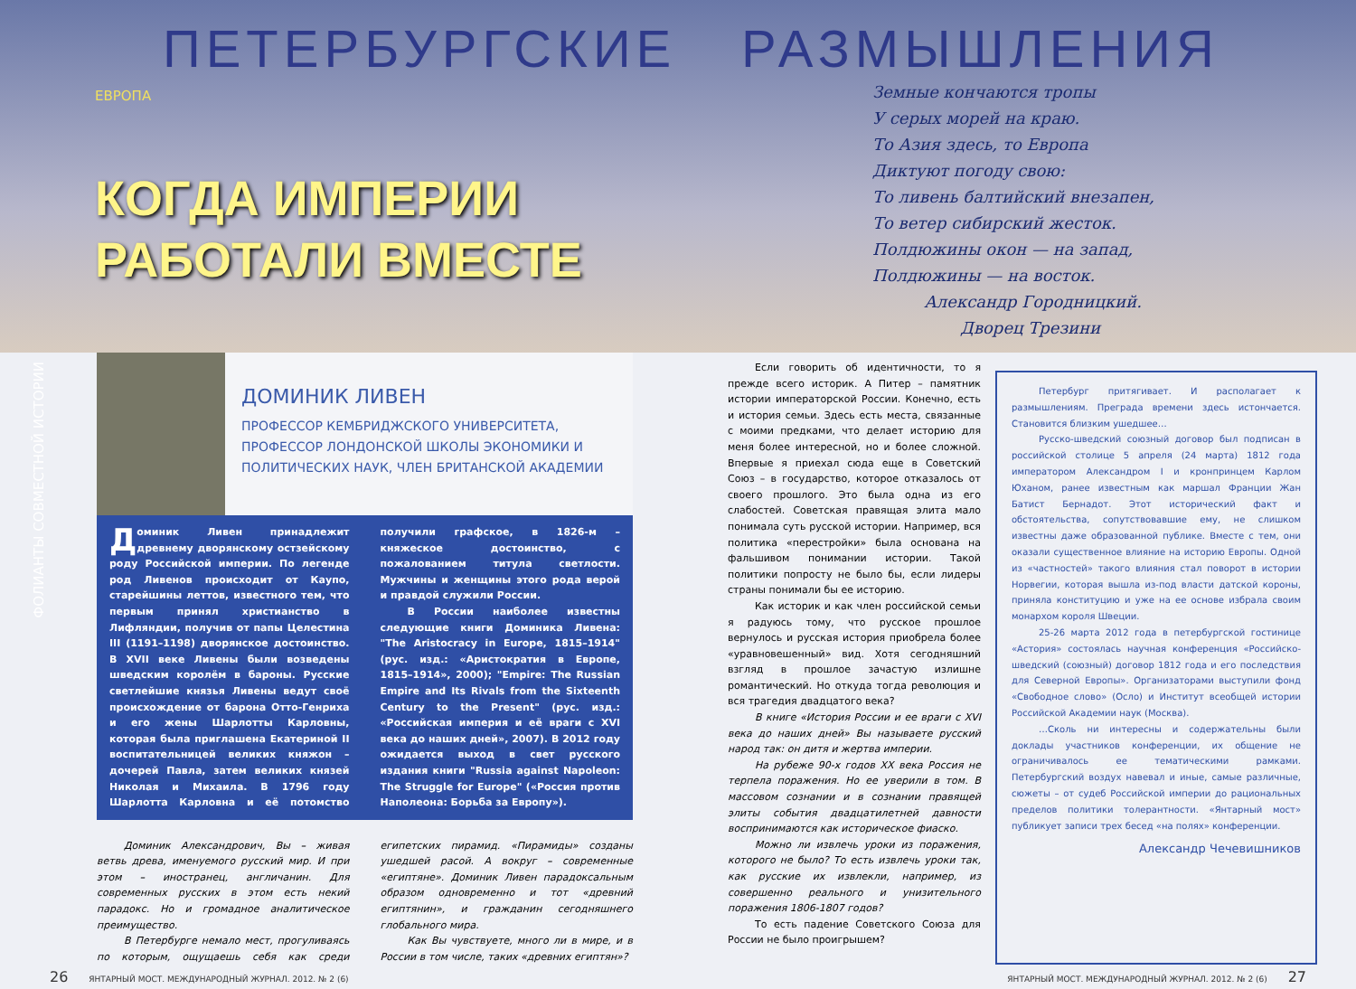ПЕТЕРБУРГСКИЕ
ЕВРОПА
КОГДА ИМПЕРИИ
РАБОТАЛИ ВМЕСТЕ
РАЗМЫШЛЕНИЯ
Земные кончаются тропы
У серых морей на краю.
То Азия здесь, то Европа
Диктуют погоду свою:
То ливень балтийский внезапен,
То ветер сибирский жесток.
Полдюжины окон — на запад,
Полдюжины — на восток.
Александр Городницкий.
Дворец Трезини
ФОЛИАНТЫ СОВМЕСТНОЙ ИСТОРИИ
ДОМИНИК ЛИВЕН
ПРОФЕССОР КЕМБРИДЖСКОГО УНИВЕРСИТЕТА, ПРОФЕССОР ЛОНДОНСКОЙ ШКОЛЫ ЭКОНОМИКИ И ПОЛИТИЧЕСКИХ НАУК, ЧЛЕН БРИТАНСКОЙ АКАДЕМИИ
Доминик Ливен принадлежит древнему дворянскому остзейскому роду Российской империи. По легенде род Ливенов происходит от Каупо, старейшины леттов, известного тем, что первым принял христианство в Лифляндии, получив от папы Целестина III (1191–1198) дворянское достоинство. В XVII веке Ливены были возведены шведским королём в бароны. Русские светлейшие князья Ливены ведут своё происхождение от барона Отто-Генриха и его жены Шарлотты Карловны, которая была приглашена Екатериной II воспитательницей великих княжон – дочерей Павла, затем великих князей Николая и Михаила. В 1796 году Шарлотта Карловна и её потомство получили графское, в 1826-м – княжеское достоинство, с пожалованием титула светлости. Мужчины и женщины этого рода верой и правдой служили России.
В России наиболее известны следующие книги Доминика Ливена: "The Aristocracy in Europe, 1815–1914" (рус. изд.: «Аристократия в Европе, 1815–1914», 2000); "Empire: The Russian Empire and Its Rivals from the Sixteenth Century to the Present" (рус. изд.: «Российская империя и её враги с XVI века до наших дней», 2007). В 2012 году ожидается выход в свет русского издания книги "Russia against Napoleon: The Struggle for Europe" («Россия против Наполеона: Борьба за Европу»).
Доминик Александрович, Вы – живая ветвь древа, именуемого русский мир. И при этом – иностранец, англичанин. Для современных русских в этом есть некий парадокс. Но и громадное аналитическое преимущество.
В Петербурге немало мест, прогуливаясь по которым, ощущаешь себя как среди египетских пирамид. «Пирамиды» созданы ушедшей расой. А вокруг – современные «египтяне». Доминик Ливен парадоксальным образом одновременно и тот «древний египтянин», и гражданин сегодняшнего глобального мира.
Как Вы чувствуете, много ли в мире, и в России в том числе, таких «древних египтян»?
Если говорить об идентичности, то я прежде всего историк. А Питер – памятник истории императорской России. Конечно, есть и история семьи. Здесь есть места, связанные с моими предками, что делает историю для меня более интересной, но и более сложной. Впервые я приехал сюда еще в Советский Союз – в государство, которое отказалось от своего прошлого. Это была одна из его слабостей. Советская правящая элита мало понимала суть русской истории. Например, вся политика «перестройки» была основана на фальшивом понимании истории. Такой политики попросту не было бы, если лидеры страны понимали бы ее историю.
Как историк и как член российской семьи я радуюсь тому, что русское прошлое вернулось и русская история приобрела более «уравновешенный» вид. Хотя сегодняшний взгляд в прошлое зачастую излишне романтический. Но откуда тогда революция и вся трагедия двадцатого века?
В книге «История России и ее враги с XVI века до наших дней» Вы называете русский народ так: он дитя и жертва империи.
На рубеже 90-х годов XX века Россия не терпела поражения. Но ее уверили в том. В массовом сознании и в сознании правящей элиты события двадцатилетней давности воспринимаются как историческое фиаско.
Можно ли извлечь уроки из поражения, которого не было? То есть извлечь уроки так, как русские их извлекли, например, из совершенно реального и унизительного поражения 1806-1807 годов?
То есть падение Советского Союза для России не было проигрышем?
Петербург притягивает. И располагает к размышлениям. Преграда времени здесь истончается. Становится близким ушедшее…
Русско-шведский союзный договор был подписан в российской столице 5 апреля (24 марта) 1812 года императором Александром I и кронпринцем Карлом Юханом, ранее известным как маршал Франции Жан Батист Бернадот. Этот исторический факт и обстоятельства, сопутствовавшие ему, не слишком известны даже образованной публике. Вместе с тем, они оказали существенное влияние на историю Европы. Одной из «частностей» такого влияния стал поворот в истории Норвегии, которая вышла из-под власти датской короны, приняла конституцию и уже на ее основе избрала своим монархом короля Швеции.
25-26 марта 2012 года в петербургской гостинице «Астория» состоялась научная конференция «Российско-шведский (союзный) договор 1812 года и его последствия для Северной Европы». Организаторами выступили фонд «Свободное слово» (Осло) и Институт всеобщей истории Российской Академии наук (Москва).
…Сколь ни интересны и содержательны были доклады участников конференции, их общение не ограничивалось ее тематическими рамками. Петербургский воздух навевал и иные, самые различные, сюжеты – от судеб Российской империи до рациональных пределов политики толерантности. «Янтарный мост» публикует записи трех бесед «на полях» конференции.
Александр Чечевишников
26 ЯНТАРНЫЙ МОСТ. МЕЖДУНАРОДНЫЙ ЖУРНАЛ. 2012. № 2 (6) ЯНТАРНЫЙ МОСТ. МЕЖДУНАРОДНЫЙ ЖУРНАЛ. 2012. № 2 (6) 27